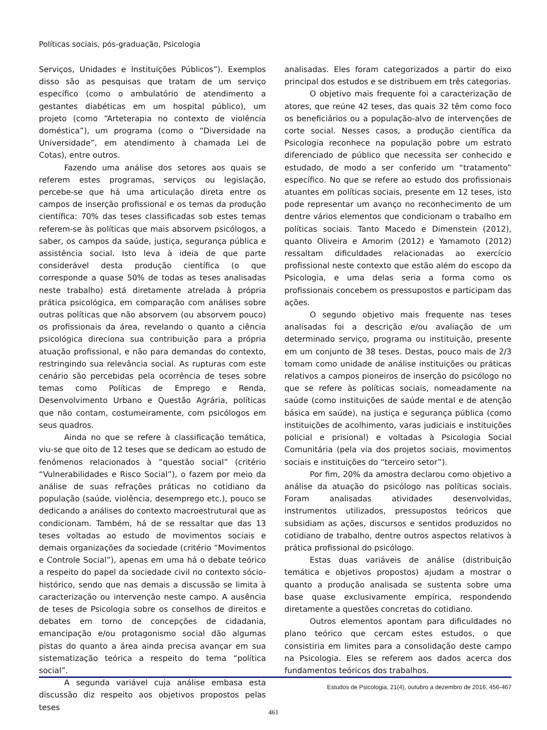Políticas sociais, pós-graduação, Psicologia
Serviços, Unidades e Instituições Públicos”). Exemplos disso são as pesquisas que tratam de um serviço específico (como o ambulatório de atendimento a gestantes diabéticas em um hospital público), um projeto (como “Arteterapia no contexto de violência doméstica”), um programa (como o “Diversidade na Universidade”, em atendimento à chamada Lei de Cotas), entre outros.
Fazendo uma análise dos setores aos quais se referem estes programas, serviços ou legislação, percebe-se que há uma articulação direta entre os campos de inserção profissional e os temas da produção científica: 70% das teses classificadas sob estes temas referem-se às políticas que mais absorvem psicólogos, a saber, os campos da saúde, justiça, segurança pública e assistência social. Isto leva à ideia de que parte considerável desta produção científica (o que corresponde a quase 50% de todas as teses analisadas neste trabalho) está diretamente atrelada à própria prática psicológica, em comparação com análises sobre outras políticas que não absorvem (ou absorvem pouco) os profissionais da área, revelando o quanto a ciência psicológica direciona sua contribuição para a própria atuação profissional, e não para demandas do contexto, restringindo sua relevância social. As rupturas com este cenário são percebidas pela ocorrência de teses sobre temas como Políticas de Emprego e Renda, Desenvolvimento Urbano e Questão Agrária, políticas que não contam, costumeiramente, com psicólogos em seus quadros.
Ainda no que se refere à classificação temática, viu-se que oito de 12 teses que se dedicam ao estudo de fenômenos relacionados à “questão social” (critério “Vulnerabilidades e Risco Social”), o fazem por meio da análise de suas refrações práticas no cotidiano da população (saúde, violência, desemprego etc.), pouco se dedicando a análises do contexto macroestrutural que as condicionam. Também, há de se ressaltar que das 13 teses voltadas ao estudo de movimentos sociais e demais organizações da sociedade (critério “Movimentos e Controle Social”), apenas em uma há o debate teórico a respeito do papel da sociedade civil no contexto sócio-histórico, sendo que nas demais a discussão se limita à caracterização ou intervenção neste campo. A ausência de teses de Psicologia sobre os conselhos de direitos e debates em torno de concepções de cidadania, emancipação e/ou protagonismo social dão algumas pistas do quanto a área ainda precisa avançar em sua sistematização teórica a respeito do tema “política social”.
A segunda variável cuja análise embasa esta discussão diz respeito aos objetivos propostos pelas teses
analisadas. Eles foram categorizados a partir do eixo principal dos estudos e se distribuem em três categorias.
O objetivo mais frequente foi a caracterização de atores, que reúne 42 teses, das quais 32 têm como foco os beneficiários ou a população-alvo de intervenções de corte social. Nesses casos, a produção científica da Psicologia reconhece na população pobre um estrato diferenciado de público que necessita ser conhecido e estudado, de modo a ser conferido um “tratamento” específico. No que se refere ao estudo dos profissionais atuantes em políticas sociais, presente em 12 teses, isto pode representar um avanço no reconhecimento de um dentre vários elementos que condicionam o trabalho em políticas sociais. Tanto Macedo e Dimenstein (2012), quanto Oliveira e Amorim (2012) e Yamamoto (2012) ressaltam dificuldades relacionadas ao exercício profissional neste contexto que estão além do escopo da Psicologia, e uma delas seria a forma como os profissionais concebem os pressupostos e participam das ações.
O segundo objetivo mais frequente nas teses analisadas foi a descrição e/ou avaliação de um determinado serviço, programa ou instituição, presente em um conjunto de 38 teses. Destas, pouco mais de 2/3 tomam como unidade de análise instituições ou práticas relativos a campos pioneiros de inserção do psicólogo no que se refere às políticas sociais, nomeadamente na saúde (como instituições de saúde mental e de atenção básica em saúde), na justiça e segurança pública (como instituições de acolhimento, varas judiciais e instituições policial e prisional) e voltadas à Psicologia Social Comunitária (pela via dos projetos sociais, movimentos sociais e instituições do “terceiro setor”).
Por fim, 20% da amostra declarou como objetivo a análise da atuação do psicólogo nas políticas sociais. Foram analisadas atividades desenvolvidas, instrumentos utilizados, pressupostos teóricos que subsidiam as ações, discursos e sentidos produzidos no cotidiano de trabalho, dentre outros aspectos relativos à prática profissional do psicólogo.
Estas duas variáveis de análise (distribuição temática e objetivos propostos) ajudam a mostrar o quanto a produção analisada se sustenta sobre uma base quase exclusivamente empírica, respondendo diretamente a questões concretas do cotidiano.
Outros elementos apontam para dificuldades no plano teórico que cercam estes estudos, o que consistiria em limites para a consolidação deste campo na Psicologia. Eles se referem aos dados acerca dos fundamentos teóricos dos trabalhos.
Estudos de Psicologia, 21(4), outubro a dezembro de 2016, 456-467
461